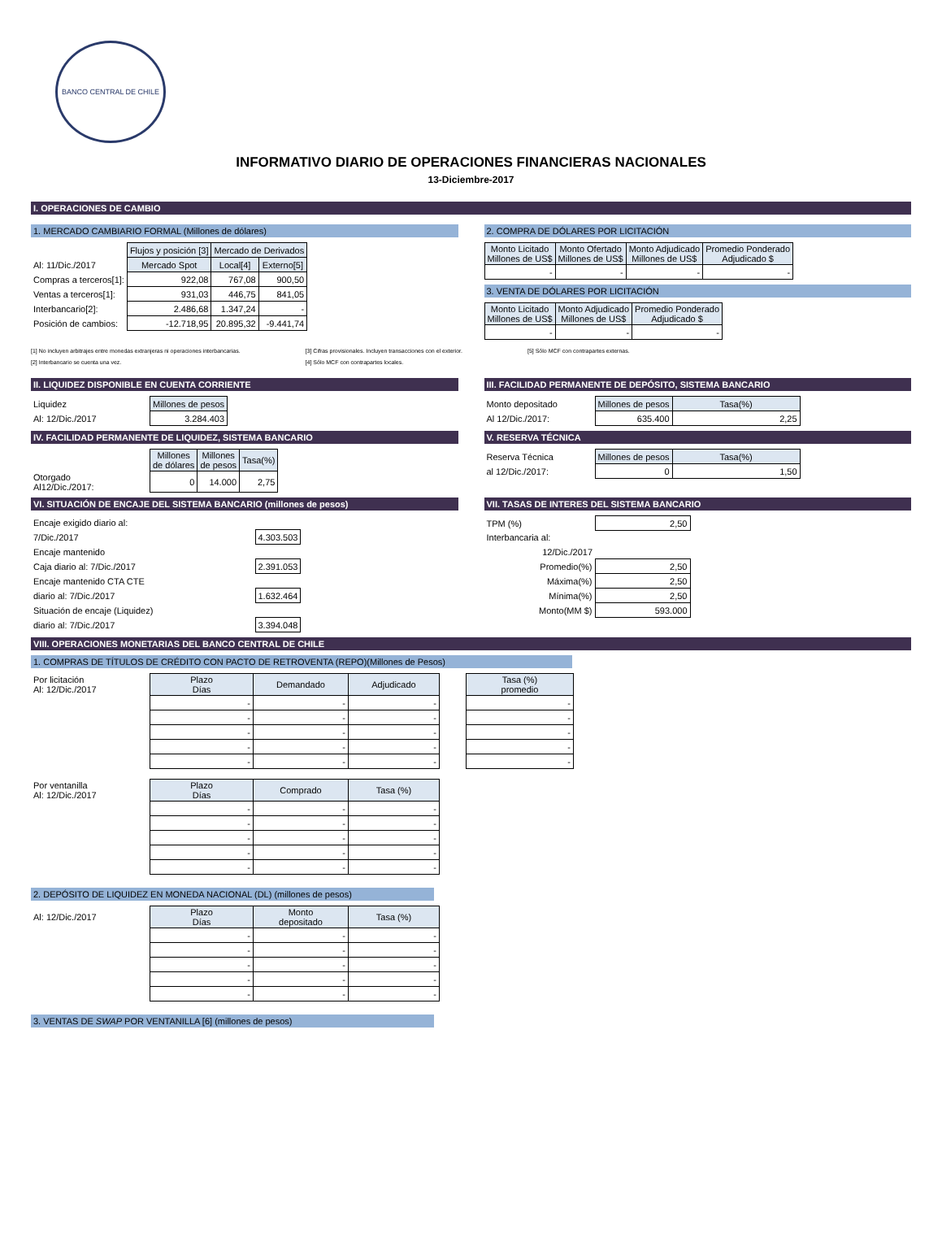BANCO CENTRAL DE CHILE
INFORMATIVO DIARIO DE OPERACIONES FINANCIERAS NACIONALES
13-Diciembre-2017
I. OPERACIONES DE CAMBIO
1. MERCADO CAMBIARIO FORMAL (Millones de dólares)
| | Flujos y posición [3] | Mercado de Derivados | |
| Al: 11/Dic./2017 | Mercado Spot | Local[4] | Externo[5] |
| Compras a terceros[1]: | 922,08 | 767,08 | 900,50 |
| Ventas a terceros[1]: | 931,03 | 446,75 | 841,05 |
| Interbancario[2]: | 2.486,68 | 1.347,24 | - |
| Posición de cambios: | -12.718,95 | 20.895,32 | -9.441,74 |
2. COMPRA DE DÓLARES POR LICITACIÓN
| Monto Licitado Millones de US$ | Monto Ofertado Millones de US$ | Monto Adjudicado Millones de US$ | Promedio Ponderado Adjudicado $ |
| --- | --- | --- | --- |
| - | - | - | - |
3. VENTA DE DÓLARES POR LICITACIÓN
| Monto Licitado Millones de US$ | Monto Adjudicado Millones de US$ | Promedio Ponderado Adjudicado $ |
| --- | --- | --- |
| - | - | - |
[1] No incluyen arbitrajes entre monedas extranjeras ni operaciones interbancarias.
[2] Interbancario se cuenta una vez.
[3] Cifras provisionales. Incluyen transacciones con el exterior.
[4] Sólo MCF con contrapartes locales.
[5] Sólo MCF con contrapartes externas.
II. LIQUIDEZ DISPONIBLE EN CUENTA CORRIENTE
| Liquidez | Millones de pesos |
| Al: 12/Dic./2017 | 3.284.403 |
III. FACILIDAD PERMANENTE DE DEPÓSITO, SISTEMA BANCARIO
| Monto depositado | Millones de pesos | Tasa(%) |
| Al 12/Dic./2017: | 635.400 | 2,25 |
IV. FACILIDAD PERMANENTE DE LIQUIDEZ, SISTEMA BANCARIO
| | Millones de dólares | Millones de pesos | Tasa(%) |
| Otorgado Al12/Dic./2017: | 0 | 14.000 | 2,75 |
V. RESERVA TÉCNICA
| Reserva Técnica | Millones de pesos | Tasa(%) |
| al 12/Dic./2017: | 0 | 1,50 |
VI. SITUACIÓN DE ENCAJE DEL SISTEMA BANCARIO (millones de pesos)
| Encaje exigido diario al: | |
| 7/Dic./2017 | 4.303.503 |
| Encaje mantenido | |
| Caja diario al: 7/Dic./2017 | 2.391.053 |
| Encaje mantenido CTA CTE | |
| diario al: 7/Dic./2017 | 1.632.464 |
| Situación de encaje (Liquidez) | |
| diario al: 7/Dic./2017 | 3.394.048 |
VII. TASAS DE INTERES DEL SISTEMA BANCARIO
| TPM (%) | 2,50 |
| Interbancaria al: | |
| 12/Dic./2017 | |
| Promedio(%) | 2,50 |
| Máxima(%) | 2,50 |
| Mínima(%) | 2,50 |
| Monto(MM $) | 593.000 |
VIII. OPERACIONES MONETARIAS DEL BANCO CENTRAL DE CHILE
1. COMPRAS DE TÍTULOS DE CRÉDITO CON PACTO DE RETROVENTA (REPO)(Millones de Pesos)
| Por licitación Al: 12/Dic./2017 | Plazo Días | Demandado | Adjudicado |
| | - | - | - |
| | - | - | - |
| | - | - | - |
| | - | - | - |
| | - | - | - |
| Tasa (%) promedio |
| --- |
| - |
| - |
| - |
| - |
| - |
| Por ventanilla Al: 12/Dic./2017 | Plazo Días | Comprado | Tasa (%) |
| | - | - | - |
| | - | - | - |
| | - | - | - |
| | - | - | - |
| | - | - | - |
2. DEPÓSITO DE LIQUIDEZ EN MONEDA NACIONAL (DL) (millones de pesos)
| Al: 12/Dic./2017 | Plazo Días | Monto depositado | Tasa (%) |
| | - | - | - |
| | - | - | - |
| | - | - | - |
| | - | - | - |
| | - | - | - |
3. VENTAS DE SWAP POR VENTANILLA [6] (millones de pesos)